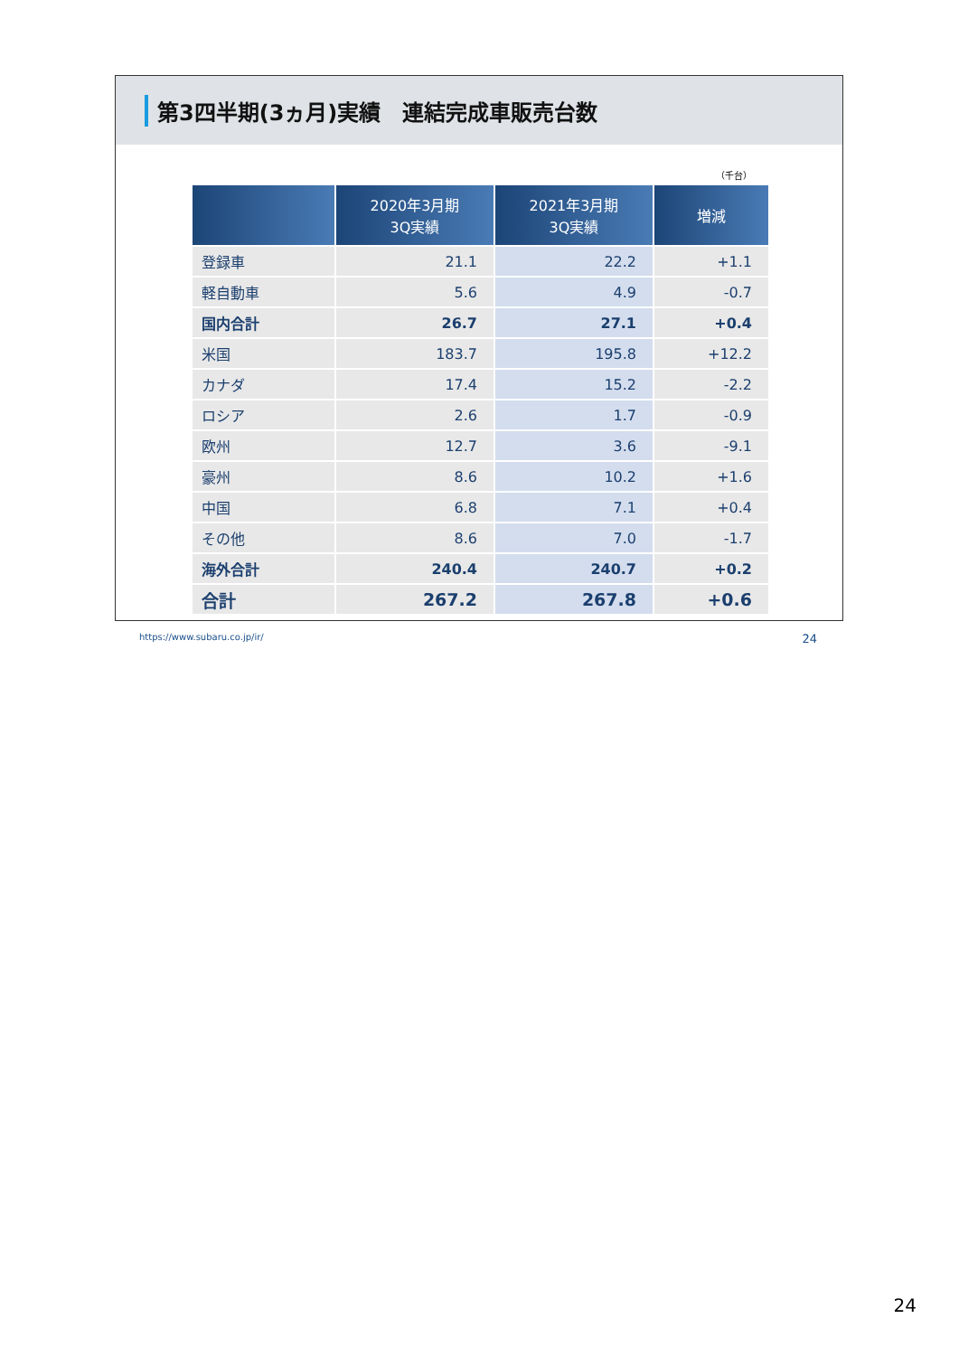第3四半期(3ヵ月)実績　連結完成車販売台数
（千台）
| | 2020年3月期 3Q実績 | 2021年3月期 3Q実績 | 増減 |
| --- | --- | --- | --- |
| 登録車 | 21.1 | 22.2 | +1.1 |
| 軽自動車 | 5.6 | 4.9 | -0.7 |
| 国内合計 | 26.7 | 27.1 | +0.4 |
| 米国 | 183.7 | 195.8 | +12.2 |
| カナダ | 17.4 | 15.2 | -2.2 |
| ロシア | 2.6 | 1.7 | -0.9 |
| 欧州 | 12.7 | 3.6 | -9.1 |
| 豪州 | 8.6 | 10.2 | +1.6 |
| 中国 | 6.8 | 7.1 | +0.4 |
| その他 | 8.6 | 7.0 | -1.7 |
| 海外合計 | 240.4 | 240.7 | +0.2 |
| 合計 | 267.2 | 267.8 | +0.6 |
https://www.subaru.co.jp/ir/ 24
24